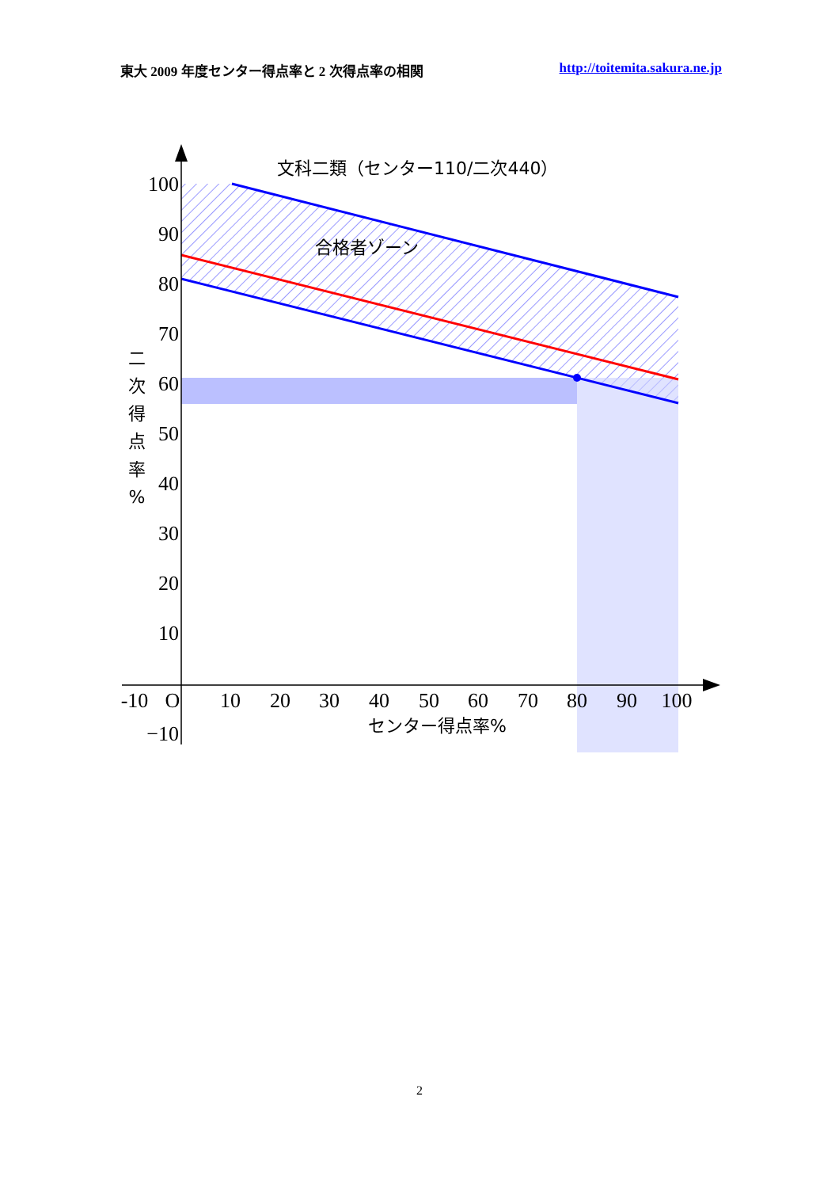東大 2009 年度センター得点率と 2 次得点率の相関 http://toitemita.sakura.ne.jp
文科二類（センター110/二次440）
合格者ゾーン
100
90
80
70
60
50
40
30
20
10
−10
-10
O
10
20
30
40
50
60
70
80
90
100
センター得点率%
二
次
得
点
率
%
2